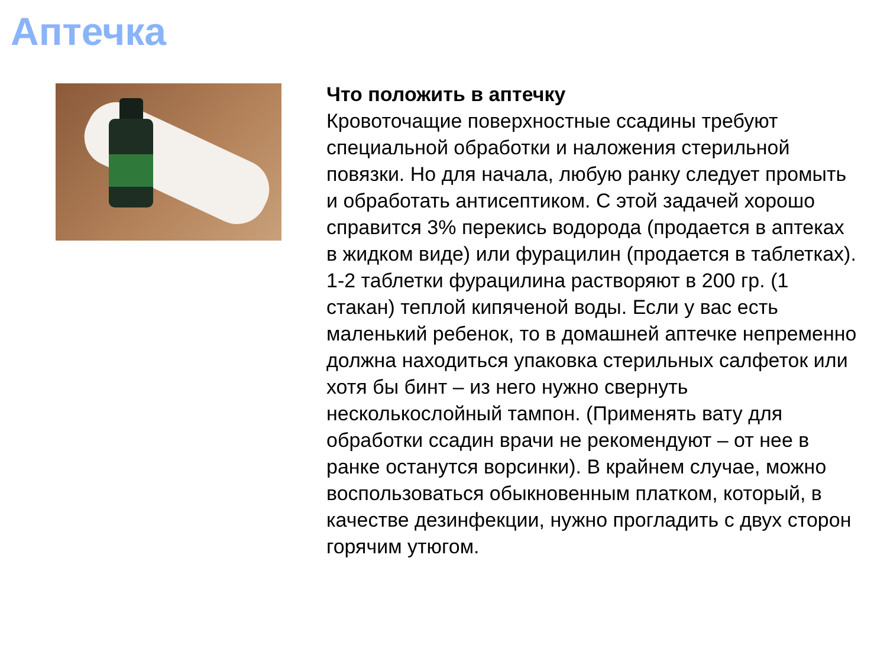Аптечка
Что положить в аптечку
Кровоточащие поверхностные ссадины требуют специальной обработки и наложения стерильной повязки. Но для начала, любую ранку следует промыть и обработать антисептиком. С этой задачей хорошо справится 3% перекись водорода (продается в аптеках в жидком виде) или фурацилин (продается в таблетках). 1-2 таблетки фурацилина растворяют в 200 гр. (1 стакан) теплой кипяченой воды. Если у вас есть маленький ребенок, то в домашней аптечке непременно должна находиться упаковка стерильных салфеток или хотя бы бинт – из него нужно свернуть несколькослойный тампон. (Применять вату для обработки ссадин врачи не рекомендуют – от нее в ранке останутся ворсинки). В крайнем случае, можно воспользоваться обыкновенным платком, который, в качестве дезинфекции, нужно прогладить с двух сторон горячим утюгом.